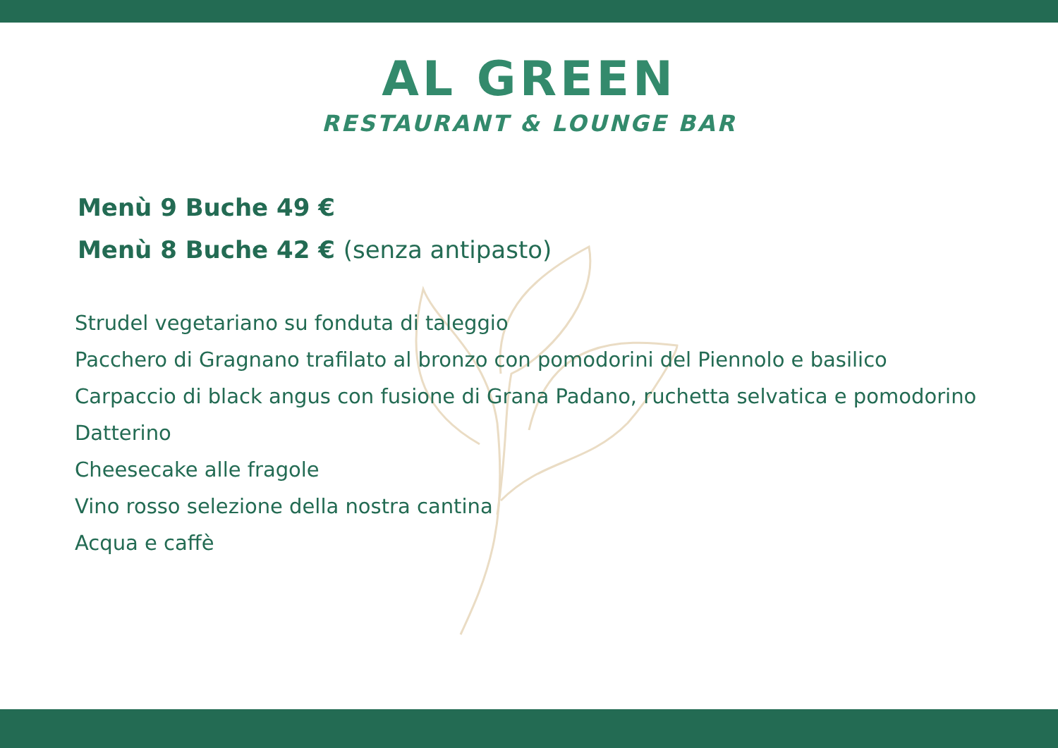AL GREEN
RESTAURANT & LOUNGE BAR
Menù 9 Buche 49 €
Menù 8 Buche 42 € (senza antipasto)
Strudel vegetariano su fonduta di taleggio
Pacchero di Gragnano trafilato al bronzo con pomodorini del Piennolo e basilico
Carpaccio di black angus con fusione di Grana Padano, ruchetta selvatica e pomodorino Datterino
Cheesecake alle fragole
Vino rosso selezione della nostra cantina
Acqua e caffè